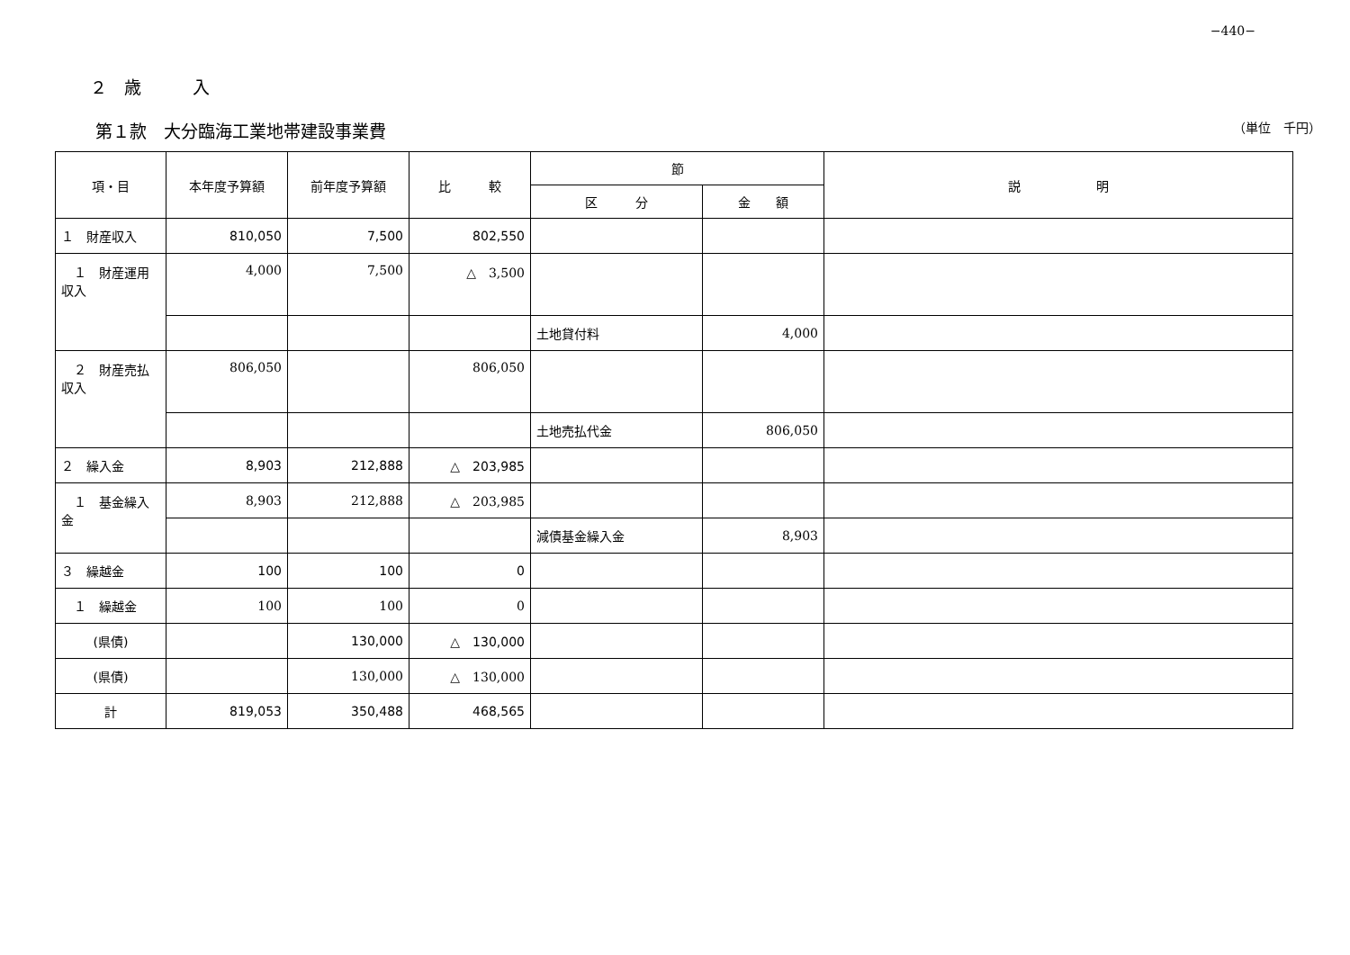−440−
２　歳　　　入
第１款　大分臨海工業地帯建設事業費 （単位　千円）
| 項・目 | 本年度予算額 | 前年度予算額 | 比 較 | 節 | | 説 明 |
| --- | --- | --- | --- | --- | --- | --- |
| | | | | 区 分 | 金 額 | |
| １ 財産収入 | 810,050 | 7,500 | 802,550 | | | |
| １ 財産運用収入 | 4,000 | 7,500 | △ 3,500 | | | |
| | | | | 土地貸付料 | 4,000 | |
| ２ 財産売払収入 | 806,050 | | 806,050 | | | |
| | | | | 土地売払代金 | 806,050 | |
| ２ 繰入金 | 8,903 | 212,888 | △ 203,985 | | | |
| １ 基金繰入金 | 8,903 | 212,888 | △ 203,985 | | | |
| | | | | 減債基金繰入金 | 8,903 | |
| ３ 繰越金 | 100 | 100 | 0 | | | |
| １ 繰越金 | 100 | 100 | 0 | | | |
| (県債) | | 130,000 | △ 130,000 | | | |
| (県債) | | 130,000 | △ 130,000 | | | |
| 計 | 819,053 | 350,488 | 468,565 | | | |